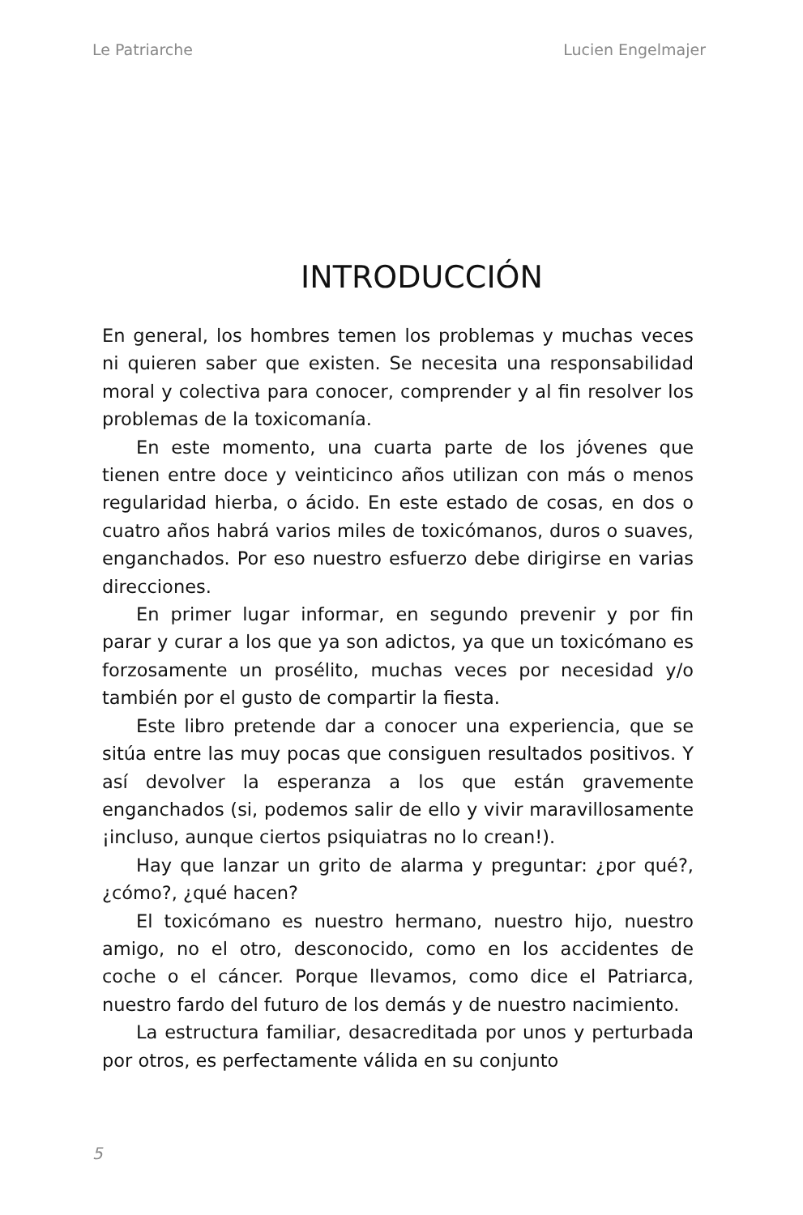Le Patriarche Lucien Engelmajer
INTRODUCCIÓN
En general, los hombres temen los problemas y muchas veces ni quieren saber que existen. Se necesita una responsabilidad moral y colectiva para conocer, comprender y al fin resolver los problemas de la toxicomanía.
En este momento, una cuarta parte de los jóvenes que tienen entre doce y veinticinco años utilizan con más o menos regularidad hierba, o ácido. En este estado de cosas, en dos o cuatro años habrá varios miles de toxicómanos, duros o suaves, enganchados. Por eso nuestro esfuerzo debe dirigirse en varias direcciones.
En primer lugar informar, en segundo prevenir y por fin parar y curar a los que ya son adictos, ya que un toxicómano es forzosamente un prosélito, muchas veces por necesidad y/o también por el gusto de compartir la fiesta.
Este libro pretende dar a conocer una experiencia, que se sitúa entre las muy pocas que consiguen resultados positivos. Y así devolver la esperanza a los que están gravemente enganchados (si, podemos salir de ello y vivir maravillosamente ¡incluso, aunque ciertos psiquiatras no lo crean!).
Hay que lanzar un grito de alarma y preguntar: ¿por qué?, ¿cómo?, ¿qué hacen?
El toxicómano es nuestro hermano, nuestro hijo, nuestro amigo, no el otro, desconocido, como en los accidentes de coche o el cáncer. Porque llevamos, como dice el Patriarca, nuestro fardo del futuro de los demás y de nuestro nacimiento.
La estructura familiar, desacreditada por unos y perturbada por otros, es perfectamente válida en su conjunto
5